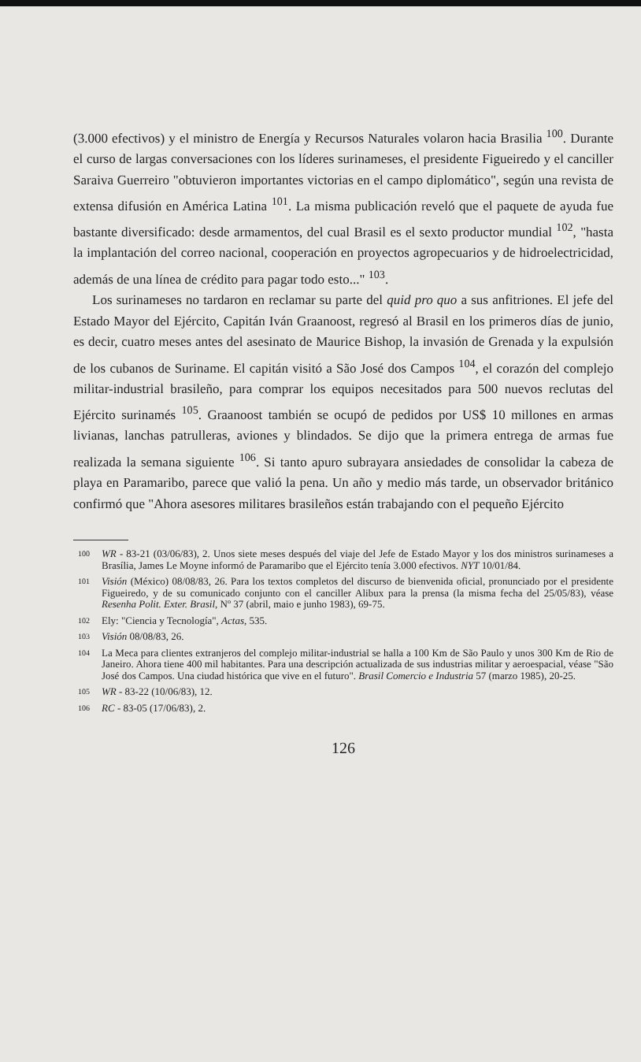(3.000 efectivos) y el ministro de Energía y Recursos Naturales volaron hacia Brasilia <sup>100</sup>. Durante el curso de largas conversaciones con los líderes surinameses, el presidente Figueiredo y el canciller Saraiva Guerreiro "obtuvieron importantes victorias en el campo diplomático", según una revista de extensa difusión en América Latina <sup>101</sup>. La misma publicación reveló que el paquete de ayuda fue bastante diversificado: desde armamentos, del cual Brasil es el sexto productor mundial <sup>102</sup>, "hasta la implantación del correo nacional, cooperación en proyectos agropecuarios y de hidroelectricidad, además de una línea de crédito para pagar todo esto..." <sup>103</sup>.
Los surinameses no tardaron en reclamar su parte del quid pro quo a sus anfitriones. El jefe del Estado Mayor del Ejército, Capitán Iván Graanoost, regresó al Brasil en los primeros días de junio, es decir, cuatro meses antes del asesinato de Maurice Bishop, la invasión de Grenada y la expulsión de los cubanos de Suriname. El capitán visitó a São José dos Campos <sup>104</sup>, el corazón del complejo militar-industrial brasileño, para comprar los equipos necesitados para 500 nuevos reclutas del Ejército surinamés <sup>105</sup>. Graanoost también se ocupó de pedidos por US$ 10 millones en armas livianas, lanchas patrulleras, aviones y blindados. Se dijo que la primera entrega de armas fue realizada la semana siguiente <sup>106</sup>. Si tanto apuro subrayara ansiedades de consolidar la cabeza de playa en Paramaribo, parece que valió la pena. Un año y medio más tarde, un observador británico confirmó que "Ahora asesores militares brasileños están trabajando con el pequeño Ejército
100 WR - 83-21 (03/06/83), 2. Unos siete meses después del viaje del Jefe de Estado Mayor y los dos ministros surinameses a Brasília, James Le Moyne informó de Paramaribo que el Ejército tenía 3.000 efectivos. NYT 10/01/84.
101 Visión (México) 08/08/83, 26. Para los textos completos del discurso de bienvenida oficial, pronunciado por el presidente Figueiredo, y de su comunicado conjunto con el canciller Alibux para la prensa (la misma fecha del 25/05/83), véase Resenha Polit. Exter. Brasil, Nº 37 (abril, maio e junho 1983), 69-75.
102 Ely: "Ciencia y Tecnología", Actas, 535.
103 Visión 08/08/83, 26.
104 La Meca para clientes extranjeros del complejo militar-industrial se halla a 100 Km de São Paulo y unos 300 Km de Rio de Janeiro. Ahora tiene 400 mil habitantes. Para una descripción actualizada de sus industrias militar y aeroespacial, véase "São José dos Campos. Una ciudad histórica que vive en el futuro". Brasil Comercio e Industria 57 (marzo 1985), 20-25.
105 WR - 83-22 (10/06/83), 12.
106 RC - 83-05 (17/06/83), 2.
126